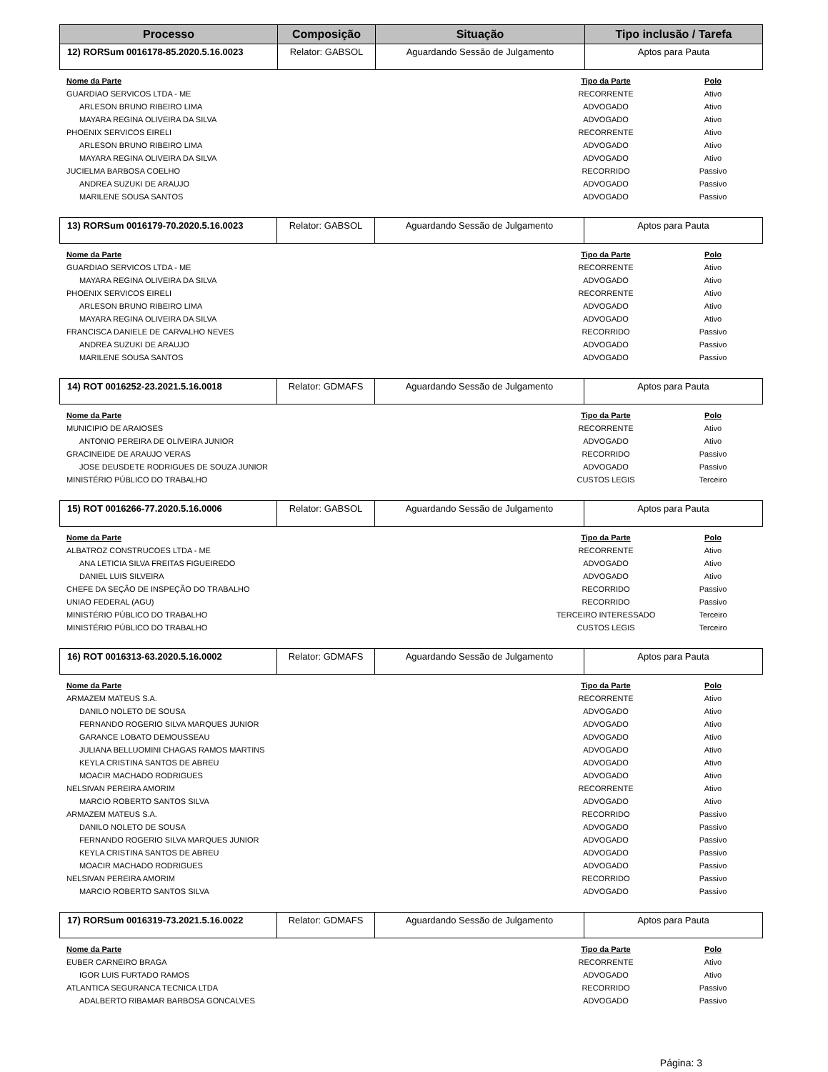| Processo | Composição | Situação | Tipo inclusão / Tarefa |
| --- | --- | --- | --- |
| 12) RORSum 0016178-85.2020.5.16.0023 | Relator: GABSOL | Aguardando Sessão de Julgamento | Aptos para Pauta |
| Nome da Parte | Tipo da Parte | Polo |
| --- | --- | --- |
| GUARDIAO SERVICOS LTDA - ME | RECORRENTE | Ativo |
| ARLESON BRUNO RIBEIRO LIMA | ADVOGADO | Ativo |
| MAYARA REGINA OLIVEIRA DA SILVA | ADVOGADO | Ativo |
| PHOENIX SERVICOS EIRELI | RECORRENTE | Ativo |
| ARLESON BRUNO RIBEIRO LIMA | ADVOGADO | Ativo |
| MAYARA REGINA OLIVEIRA DA SILVA | ADVOGADO | Ativo |
| JUCIELMA BARBOSA COELHO | RECORRIDO | Passivo |
| ANDREA SUZUKI DE ARAUJO | ADVOGADO | Passivo |
| MARILENE SOUSA SANTOS | ADVOGADO | Passivo |
| 13) RORSum 0016179-70.2020.5.16.0023 | Relator: GABSOL | Aguardando Sessão de Julgamento | Aptos para Pauta |
| Nome da Parte | Tipo da Parte | Polo |
| --- | --- | --- |
| GUARDIAO SERVICOS LTDA - ME | RECORRENTE | Ativo |
| MAYARA REGINA OLIVEIRA DA SILVA | ADVOGADO | Ativo |
| PHOENIX SERVICOS EIRELI | RECORRENTE | Ativo |
| ARLESON BRUNO RIBEIRO LIMA | ADVOGADO | Ativo |
| MAYARA REGINA OLIVEIRA DA SILVA | ADVOGADO | Ativo |
| FRANCISCA DANIELE DE CARVALHO NEVES | RECORRIDO | Passivo |
| ANDREA SUZUKI DE ARAUJO | ADVOGADO | Passivo |
| MARILENE SOUSA SANTOS | ADVOGADO | Passivo |
| 14) ROT 0016252-23.2021.5.16.0018 | Relator: GDMAFS | Aguardando Sessão de Julgamento | Aptos para Pauta |
| Nome da Parte | Tipo da Parte | Polo |
| --- | --- | --- |
| MUNICIPIO DE ARAIOSES | RECORRENTE | Ativo |
| ANTONIO PEREIRA DE OLIVEIRA JUNIOR | ADVOGADO | Ativo |
| GRACINEIDE DE ARAUJO VERAS | RECORRIDO | Passivo |
| JOSE DEUSDETE RODRIGUES DE SOUZA JUNIOR | ADVOGADO | Passivo |
| MINISTÉRIO PÚBLICO DO TRABALHO | CUSTOS LEGIS | Terceiro |
| 15) ROT 0016266-77.2020.5.16.0006 | Relator: GABSOL | Aguardando Sessão de Julgamento | Aptos para Pauta |
| Nome da Parte | Tipo da Parte | Polo |
| --- | --- | --- |
| ALBATROZ CONSTRUCOES LTDA - ME | RECORRENTE | Ativo |
| ANA LETICIA SILVA FREITAS FIGUEIREDO | ADVOGADO | Ativo |
| DANIEL LUIS SILVEIRA | ADVOGADO | Ativo |
| CHEFE DA SEÇÃO DE INSPEÇÃO DO TRABALHO | RECORRIDO | Passivo |
| UNIAO FEDERAL (AGU) | RECORRIDO | Passivo |
| MINISTÉRIO PÚBLICO DO TRABALHO | TERCEIRO INTERESSADO | Terceiro |
| MINISTÉRIO PÚBLICO DO TRABALHO | CUSTOS LEGIS | Terceiro |
| 16) ROT 0016313-63.2020.5.16.0002 | Relator: GDMAFS | Aguardando Sessão de Julgamento | Aptos para Pauta |
| Nome da Parte | Tipo da Parte | Polo |
| --- | --- | --- |
| ARMAZEM MATEUS S.A. | RECORRENTE | Ativo |
| DANILO NOLETO DE SOUSA | ADVOGADO | Ativo |
| FERNANDO ROGERIO SILVA MARQUES JUNIOR | ADVOGADO | Ativo |
| GARANCE LOBATO DEMOUSSEAU | ADVOGADO | Ativo |
| JULIANA BELLUOMINI CHAGAS RAMOS MARTINS | ADVOGADO | Ativo |
| KEYLA CRISTINA SANTOS DE ABREU | ADVOGADO | Ativo |
| MOACIR MACHADO RODRIGUES | ADVOGADO | Ativo |
| NELSIVAN PEREIRA AMORIM | RECORRENTE | Ativo |
| MARCIO ROBERTO SANTOS SILVA | ADVOGADO | Ativo |
| ARMAZEM MATEUS S.A. | RECORRIDO | Passivo |
| DANILO NOLETO DE SOUSA | ADVOGADO | Passivo |
| FERNANDO ROGERIO SILVA MARQUES JUNIOR | ADVOGADO | Passivo |
| KEYLA CRISTINA SANTOS DE ABREU | ADVOGADO | Passivo |
| MOACIR MACHADO RODRIGUES | ADVOGADO | Passivo |
| NELSIVAN PEREIRA AMORIM | RECORRIDO | Passivo |
| MARCIO ROBERTO SANTOS SILVA | ADVOGADO | Passivo |
| 17) RORSum 0016319-73.2021.5.16.0022 | Relator: GDMAFS | Aguardando Sessão de Julgamento | Aptos para Pauta |
| Nome da Parte | Tipo da Parte | Polo |
| --- | --- | --- |
| EUBER CARNEIRO BRAGA | RECORRENTE | Ativo |
| IGOR LUIS FURTADO RAMOS | ADVOGADO | Ativo |
| ATLANTICA SEGURANCA TECNICA LTDA | RECORRIDO | Passivo |
| ADALBERTO RIBAMAR BARBOSA GONCALVES | ADVOGADO | Passivo |
Página: 3